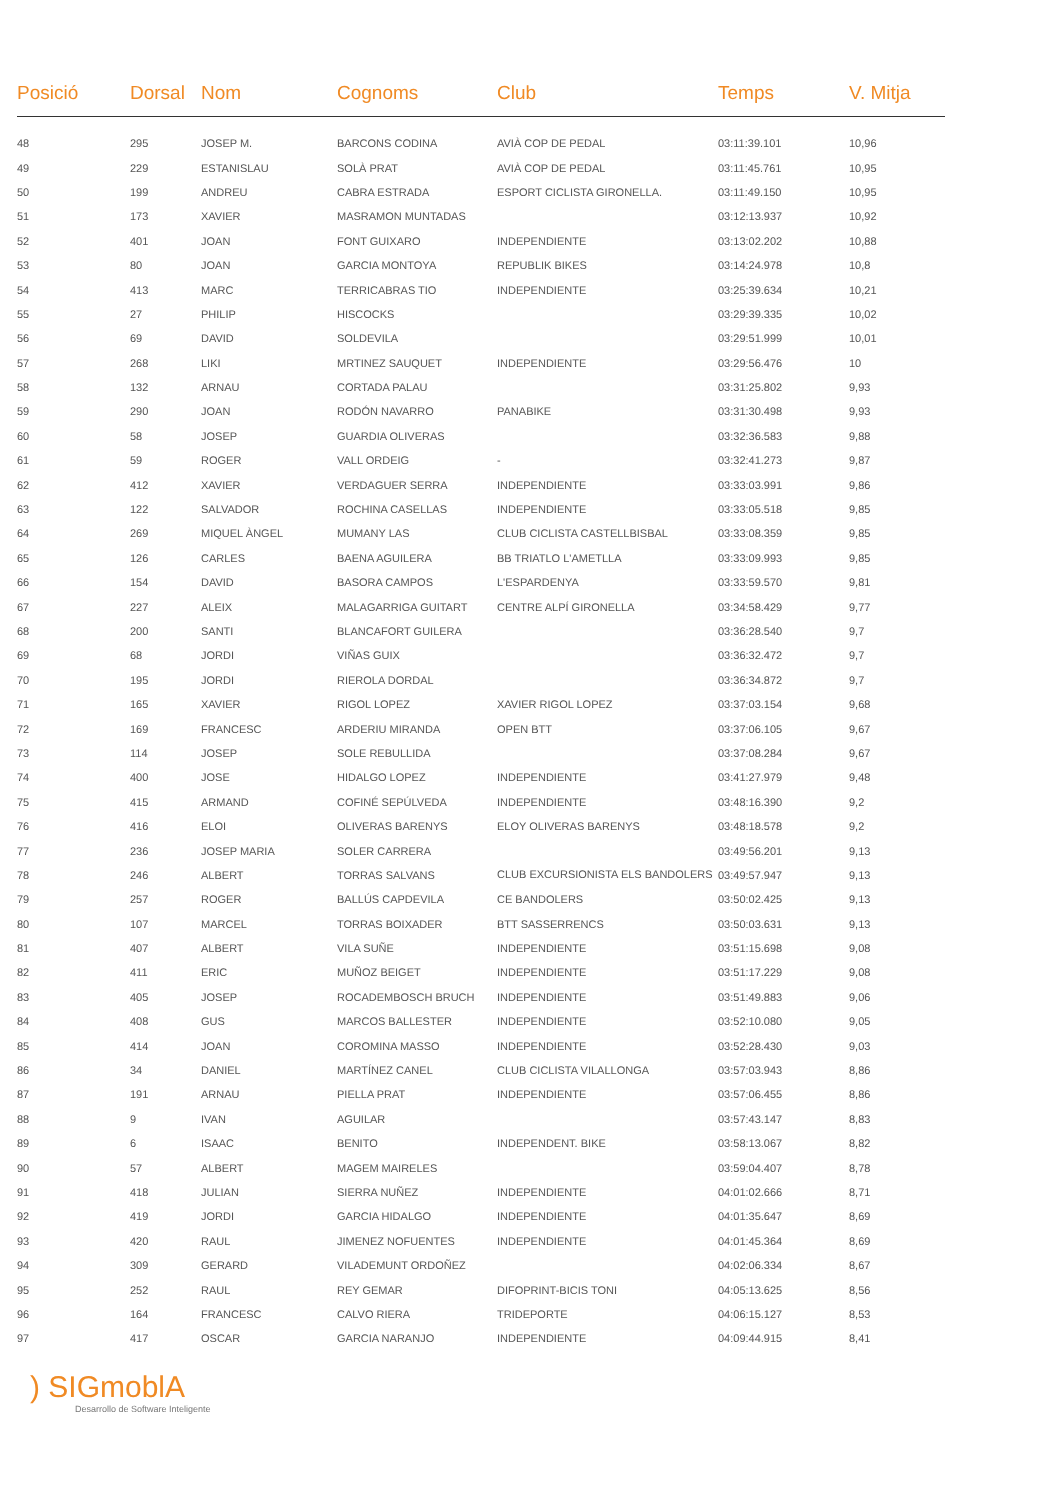| Posició | Dorsal | Nom | Cognoms | Club | Temps | V. Mitja |
| --- | --- | --- | --- | --- | --- | --- |
| 48 | 295 | JOSEP M. | BARCONS CODINA | AVIÀ COP DE PEDAL | 03:11:39.101 | 10,96 |
| 49 | 229 | ESTANISLAU | SOLÀ PRAT | AVIÀ COP DE PEDAL | 03:11:45.761 | 10,95 |
| 50 | 199 | ANDREU | CABRA ESTRADA | ESPORT CICLISTA GIRONELLA. | 03:11:49.150 | 10,95 |
| 51 | 173 | XAVIER | MASRAMON MUNTADAS | | 03:12:13.937 | 10,92 |
| 52 | 401 | JOAN | FONT GUIXARO | INDEPENDIENTE | 03:13:02.202 | 10,88 |
| 53 | 80 | JOAN | GARCIA MONTOYA | REPUBLIK BIKES | 03:14:24.978 | 10,8 |
| 54 | 413 | MARC | TERRICABRAS TIO | INDEPENDIENTE | 03:25:39.634 | 10,21 |
| 55 | 27 | PHILIP | HISCOCKS | | 03:29:39.335 | 10,02 |
| 56 | 69 | DAVID | SOLDEVILA | | 03:29:51.999 | 10,01 |
| 57 | 268 | LIKI | MRTINEZ SAUQUET | INDEPENDIENTE | 03:29:56.476 | 10 |
| 58 | 132 | ARNAU | CORTADA PALAU | | 03:31:25.802 | 9,93 |
| 59 | 290 | JOAN | RODÓN NAVARRO | PANABIKE | 03:31:30.498 | 9,93 |
| 60 | 58 | JOSEP | GUARDIA OLIVERAS | | 03:32:36.583 | 9,88 |
| 61 | 59 | ROGER | VALL ORDEIG | - | 03:32:41.273 | 9,87 |
| 62 | 412 | XAVIER | VERDAGUER SERRA | INDEPENDIENTE | 03:33:03.991 | 9,86 |
| 63 | 122 | SALVADOR | ROCHINA CASELLAS | INDEPENDIENTE | 03:33:05.518 | 9,85 |
| 64 | 269 | MIQUEL ÀNGEL | MUMANY LAS | CLUB CICLISTA CASTELLBISBAL | 03:33:08.359 | 9,85 |
| 65 | 126 | CARLES | BAENA AGUILERA | BB TRIATLO L'AMETLLA | 03:33:09.993 | 9,85 |
| 66 | 154 | DAVID | BASORA CAMPOS | L'ESPARDENYA | 03:33:59.570 | 9,81 |
| 67 | 227 | ALEIX | MALAGARRIGA GUITART | CENTRE ALPÍ GIRONELLA | 03:34:58.429 | 9,77 |
| 68 | 200 | SANTI | BLANCAFORT GUILERA | | 03:36:28.540 | 9,7 |
| 69 | 68 | JORDI | VIÑAS GUIX | | 03:36:32.472 | 9,7 |
| 70 | 195 | JORDI | RIEROLA DORDAL | | 03:36:34.872 | 9,7 |
| 71 | 165 | XAVIER | RIGOL LOPEZ | XAVIER RIGOL LOPEZ | 03:37:03.154 | 9,68 |
| 72 | 169 | FRANCESC | ARDERIU MIRANDA | OPEN BTT | 03:37:06.105 | 9,67 |
| 73 | 114 | JOSEP | SOLE REBULLIDA | | 03:37:08.284 | 9,67 |
| 74 | 400 | JOSE | HIDALGO LOPEZ | INDEPENDIENTE | 03:41:27.979 | 9,48 |
| 75 | 415 | ARMAND | COFINÉ SEPÚLVEDA | INDEPENDIENTE | 03:48:16.390 | 9,2 |
| 76 | 416 | ELOI | OLIVERAS BARENYS | ELOY OLIVERAS BARENYS | 03:48:18.578 | 9,2 |
| 77 | 236 | JOSEP MARIA | SOLER CARRERA | | 03:49:56.201 | 9,13 |
| 78 | 246 | ALBERT | TORRAS SALVANS | CLUB EXCURSIONISTA ELS BANDOLERS | 03:49:57.947 | 9,13 |
| 79 | 257 | ROGER | BALLÚS CAPDEVILA | CE BANDOLERS | 03:50:02.425 | 9,13 |
| 80 | 107 | MARCEL | TORRAS BOIXADER | BTT SASSERRENCS | 03:50:03.631 | 9,13 |
| 81 | 407 | ALBERT | VILA SUÑE | INDEPENDIENTE | 03:51:15.698 | 9,08 |
| 82 | 411 | ERIC | MUÑOZ BEIGET | INDEPENDIENTE | 03:51:17.229 | 9,08 |
| 83 | 405 | JOSEP | ROCADEMBOSCH BRUCH | INDEPENDIENTE | 03:51:49.883 | 9,06 |
| 84 | 408 | GUS | MARCOS BALLESTER | INDEPENDIENTE | 03:52:10.080 | 9,05 |
| 85 | 414 | JOAN | COROMINA MASSO | INDEPENDIENTE | 03:52:28.430 | 9,03 |
| 86 | 34 | DANIEL | MARTÍNEZ CANEL | CLUB CICLISTA VILALLONGA | 03:57:03.943 | 8,86 |
| 87 | 191 | ARNAU | PIELLA PRAT | INDEPENDIENTE | 03:57:06.455 | 8,86 |
| 88 | 9 | IVAN | AGUILAR | | 03:57:43.147 | 8,83 |
| 89 | 6 | ISAAC | BENITO | INDEPENDENT. BIKE | 03:58:13.067 | 8,82 |
| 90 | 57 | ALBERT | MAGEM MAIRELES | | 03:59:04.407 | 8,78 |
| 91 | 418 | JULIAN | SIERRA NUÑEZ | INDEPENDIENTE | 04:01:02.666 | 8,71 |
| 92 | 419 | JORDI | GARCIA HIDALGO | INDEPENDIENTE | 04:01:35.647 | 8,69 |
| 93 | 420 | RAUL | JIMENEZ NOFUENTES | INDEPENDIENTE | 04:01:45.364 | 8,69 |
| 94 | 309 | GERARD | VILADEMUNT ORDOÑEZ | | 04:02:06.334 | 8,67 |
| 95 | 252 | RAUL | REY GEMAR | DIFOPRINT-BICIS TONI | 04:05:13.625 | 8,56 |
| 96 | 164 | FRANCESC | CALVO RIERA | TRIDEPORTE | 04:06:15.127 | 8,53 |
| 97 | 417 | OSCAR | GARCIA NARANJO | INDEPENDIENTE | 04:09:44.915 | 8,41 |
) SIGmoblA
Desarrollo de Software Inteligente